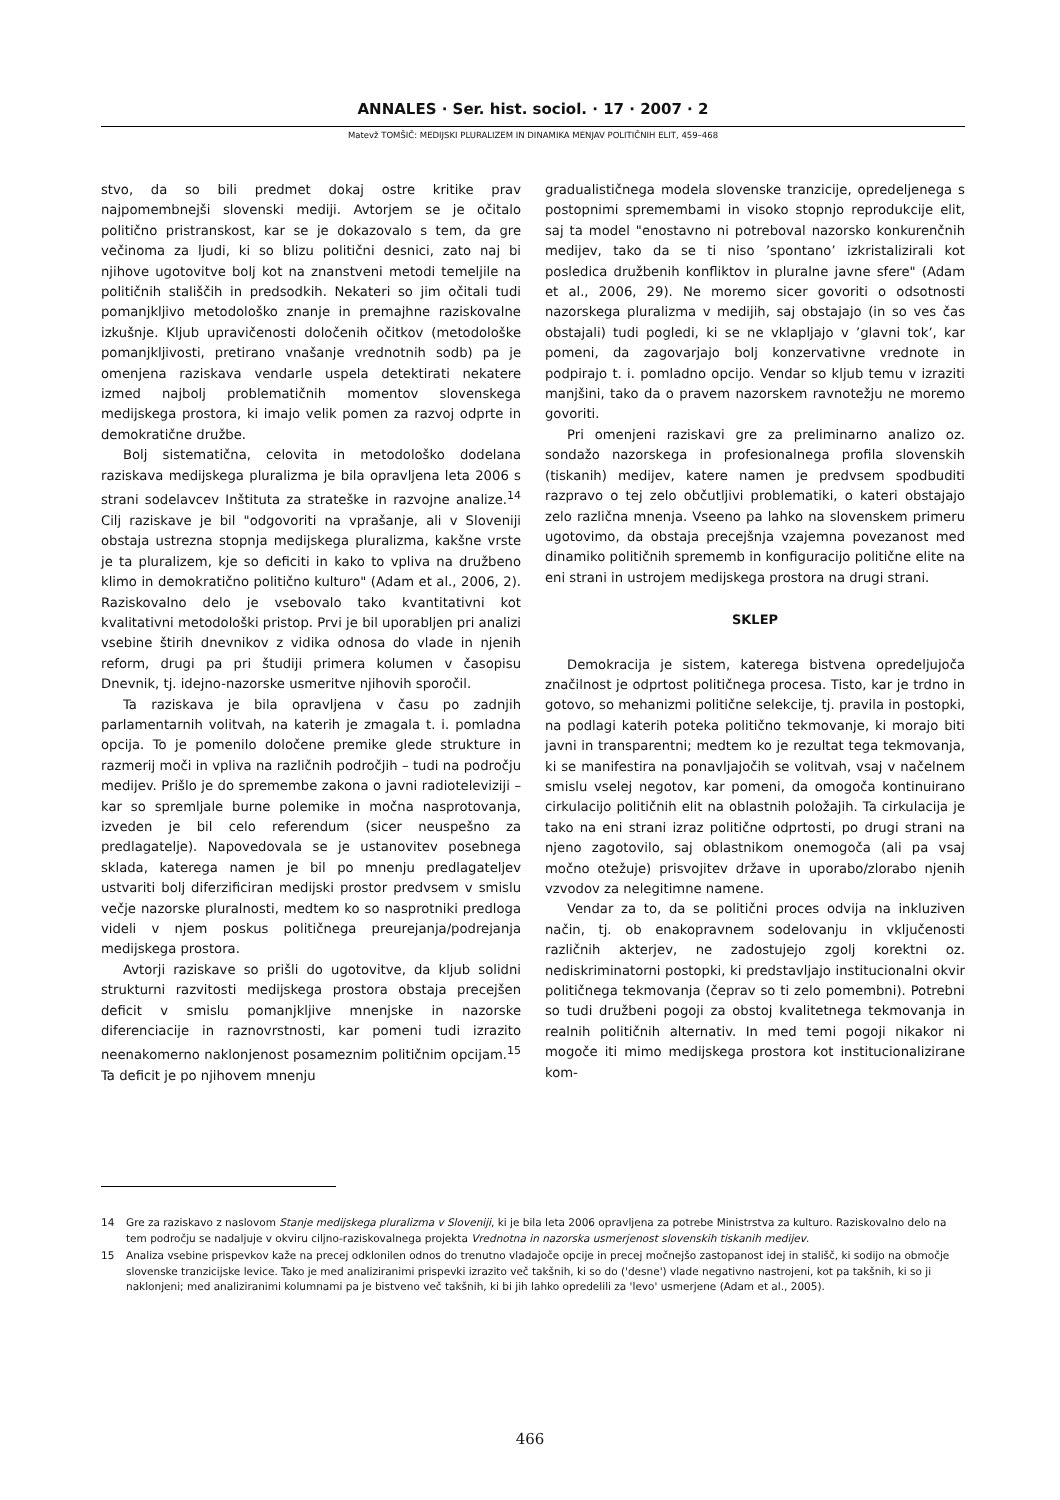ANNALES · Ser. hist. sociol. · 17 · 2007 · 2
Matevž TOMŠIČ: MEDIJSKI PLURALIZEM IN DINAMIKA MENJAV POLITIČNIH ELIT, 459–468
stvo, da so bili predmet dokaj ostre kritike prav najpomembnejši slovenski mediji. Avtorjem se je očitalo politično pristranskost, kar se je dokazovalo s tem, da gre večinoma za ljudi, ki so blizu politični desnici, zato naj bi njihove ugotovitve bolj kot na znanstveni metodi temeljile na političnih stališčih in predsodkih. Nekateri so jim očitali tudi pomanjkljivo metodološko znanje in premajhne raziskovalne izkušnje. Kljub upravičenosti določenih očitkov (metodološke pomanjkljivosti, pretirano vnašanje vrednotnih sodb) pa je omenjena raziskava vendarle uspela detektirati nekatere izmed najbolj problematičnih momentov slovenskega medijskega prostora, ki imajo velik pomen za razvoj odprte in demokratične družbe.
Bolj sistematična, celovita in metodološko dodelana raziskava medijskega pluralizma je bila opravljena leta 2006 s strani sodelavcev Inštituta za strateške in razvojne analize.<sup>14</sup> Cilj raziskave je bil "odgovoriti na vprašanje, ali v Sloveniji obstaja ustrezna stopnja medijskega pluralizma, kakšne vrste je ta pluralizem, kje so deficiti in kako to vpliva na družbeno klimo in demokratično politično kulturo" (Adam et al., 2006, 2). Raziskovalno delo je vsebovalo tako kvantitativni kot kvalitativni metodološki pristop. Prvi je bil uporabljen pri analizi vsebine štirih dnevnikov z vidika odnosa do vlade in njenih reform, drugi pa pri študiji primera kolumen v časopisu Dnevnik, tj. idejno-nazorske usmeritve njihovih sporočil.
Ta raziskava je bila opravljena v času po zadnjih parlamentarnih volitvah, na katerih je zmagala t. i. pomladna opcija. To je pomenilo določene premike glede strukture in razmerij moči in vpliva na različnih področjih – tudi na področju medijev. Prišlo je do spremembe zakona o javni radioteleviziji – kar so spremljale burne polemike in močna nasprotovanja, izveden je bil celo referendum (sicer neuspešno za predlagatelje). Napovedovala se je ustanovitev posebnega sklada, katerega namen je bil po mnenju predlagateljev ustvariti bolj diferzificiran medijski prostor predvsem v smislu večje nazorske pluralnosti, medtem ko so nasprotniki predloga videli v njem poskus političnega preurejanja/podrejanja medijskega prostora.
Avtorji raziskave so prišli do ugotovitve, da kljub solidni strukturni razvitosti medijskega prostora obstaja precejšen deficit v smislu pomanjkljive mnenjske in nazorske diferenciacije in raznovrstnosti, kar pomeni tudi izrazito neenakomerno naklonjenost posameznim političnim opcijam.<sup>15</sup> Ta deficit je po njihovem mnenju
gradualističnega modela slovenske tranzicije, opredeljenega s postopnimi spremembami in visoko stopnjo reprodukcije elit, saj ta model "enostavno ni potreboval nazorsko konkurenčnih medijev, tako da se ti niso ’spontano’ izkristalizirali kot posledica družbenih konfliktov in pluralne javne sfere" (Adam et al., 2006, 29). Ne moremo sicer govoriti o odsotnosti nazorskega pluralizma v medijih, saj obstajajo (in so ves čas obstajali) tudi pogledi, ki se ne vklapljajo v ’glavni tok’, kar pomeni, da zagovarjajo bolj konzervativne vrednote in podpirajo t. i. pomladno opcijo. Vendar so kljub temu v izraziti manjšini, tako da o pravem nazorskem ravnotežju ne moremo govoriti.
Pri omenjeni raziskavi gre za preliminarno analizo oz. sondažo nazorskega in profesionalnega profila slovenskih (tiskanih) medijev, katere namen je predvsem spodbuditi razpravo o tej zelo občutljivi problematiki, o kateri obstajajo zelo različna mnenja. Vseeno pa lahko na slovenskem primeru ugotovimo, da obstaja precejšnja vzajemna povezanost med dinamiko političnih sprememb in konfiguracijo politične elite na eni strani in ustrojem medijskega prostora na drugi strani.
SKLEP
Demokracija je sistem, katerega bistvena opredeljujoča značilnost je odprtost političnega procesa. Tisto, kar je trdno in gotovo, so mehanizmi politične selekcije, tj. pravila in postopki, na podlagi katerih poteka politično tekmovanje, ki morajo biti javni in transparentni; medtem ko je rezultat tega tekmovanja, ki se manifestira na ponavljajočih se volitvah, vsaj v načelnem smislu vselej negotov, kar pomeni, da omogoča kontinuirano cirkulacijo političnih elit na oblastnih položajih. Ta cirkulacija je tako na eni strani izraz politične odprtosti, po drugi strani na njeno zagotovilo, saj oblastnikom onemogoča (ali pa vsaj močno otežuje) prisvojitev države in uporabo/zlorabo njenih vzvodov za nelegitimne namene.
Vendar za to, da se politični proces odvija na inkluziven način, tj. ob enakopravnem sodelovanju in vključenosti različnih akterjev, ne zadostujejo zgolj korektni oz. nediskriminatorni postopki, ki predstavljajo institucionalni okvir političnega tekmovanja (čeprav so ti zelo pomembni). Potrebni so tudi družbeni pogoji za obstoj kvalitetnega tekmovanja in realnih političnih alternativ. In med temi pogoji nikakor ni mogoče iti mimo medijskega prostora kot institucionalizirane kom-
14 Gre za raziskavo z naslovom Stanje medijskega pluralizma v Sloveniji, ki je bila leta 2006 opravljena za potrebe Ministrstva za kulturo. Raziskovalno delo na tem področju se nadaljuje v okviru ciljno-raziskovalnega projekta Vrednotna in nazorska usmerjenost slovenskih tiskanih medijev.
15 Analiza vsebine prispevkov kaže na precej odklonilen odnos do trenutno vladajoče opcije in precej močnejšo zastopanost idej in stališč, ki sodijo na območje slovenske tranzicijske levice. Tako je med analiziranimi prispevki izrazito več takšnih, ki so do ('desne') vlade negativno nastrojeni, kot pa takšnih, ki so ji naklonjeni; med analiziranimi kolumnami pa je bistveno več takšnih, ki bi jih lahko opredelili za 'levo' usmerjene (Adam et al., 2005).
466